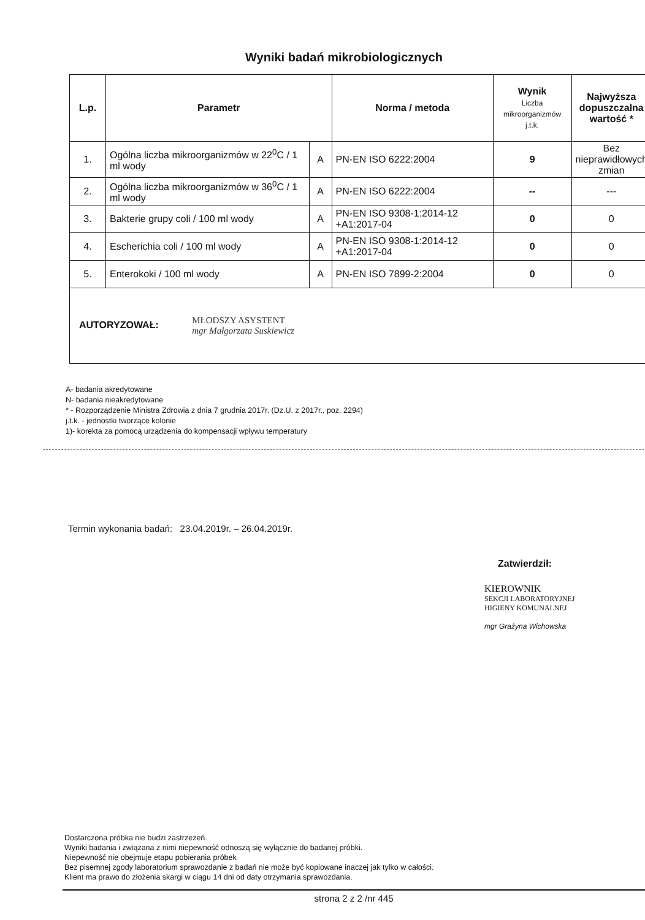Wyniki badań mikrobiologicznych
| L.p. | Parametr | | Norma / metoda | Wynik Liczba mikroorganizmów j.t.k. | Najwyższa dopuszczalna wartość * |
| --- | --- | --- | --- | --- | --- |
| 1. | Ogólna liczba mikroorganizmów w 22<sup>0</sup>C / 1 ml wody | A | PN-EN ISO 6222:2004 | 9 | Bez nieprawidłowych zmian |
| 2. | Ogólna liczba mikroorganizmów w 36<sup>0</sup>C / 1 ml wody | A | PN-EN ISO 6222:2004 | -- | --- |
| 3. | Bakterie grupy coli / 100 ml wody | A | PN-EN ISO 9308-1:2014-12 +A1:2017-04 | 0 | 0 |
| 4. | Escherichia coli / 100 ml wody | A | PN-EN ISO 9308-1:2014-12 +A1:2017-04 | 0 | 0 |
| 5. | Enterokoki / 100 ml wody | A | PN-EN ISO 7899-2:2004 | 0 | 0 |
| AUTORYZOWAŁ: MŁODSZY ASYSTENT mgr Małgorzata Suskiewicz | | | | | |
A- badania akredytowane
N- badania nieakredytowane
* - Rozporządzenie Ministra Zdrowia z dnia 7 grudnia 2017r. (Dz.U. z 2017r., poz. 2294)
j.t.k. - jednostki tworzące kolonie
1)- korekta za pomocą urządzenia do kompensacji wpływu temperatury
Termin wykonania badań: 23.04.2019r. – 26.04.2019r.
Zatwierdził:
KIEROWNIK
SEKCJI LABORATORYJNEJ
HIGIENY KOMUNALNEJ
mgr Grażyna Wichowska
Dostarczona próbka nie budzi zastrzeżeń.
Wyniki badania i związana z nimi niepewność odnoszą się wyłącznie do badanej próbki.
Niepewność nie obejmuje etapu pobierania próbek
Bez pisemnej zgody laboratorium sprawozdanie z badań nie może być kopiowane inaczej jak tylko w całości.
Klient ma prawo do złożenia skargi w ciągu 14 dni od daty otrzymania sprawozdania.
strona 2 z 2 /nr 445